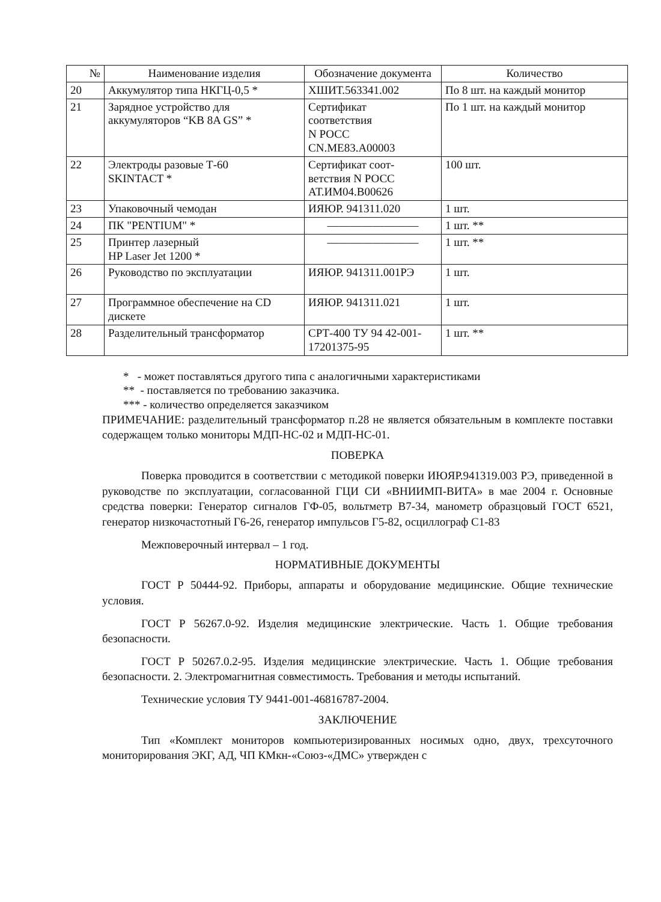| № | Наименование изделия | Обозначение документа | Количество |
| --- | --- | --- | --- |
| 20 | Аккумулятор типа НКГЦ-0,5 * | ХШИТ.563341.002 | По 8 шт. на каждый монитор |
| 21 | Зарядное устройство для аккумуляторов “KB 8A GS” * | Сертификат соответствия N РОСС CN.ME83.A00003 | По 1 шт. на каждый монитор |
| 22 | Электроды разовые Т-60 SKINTACT * | Сертификат соот- ветствия N РОСС АТ.ИМ04.В00626 | 100 шт. |
| 23 | Упаковочный чемодан | ИЯЮР. 941311.020 | 1 шт. |
| 24 | ПК "PENTIUM" * | ———————— | 1 шт. ** |
| 25 | Принтер лазерный HP Laser Jet 1200 * | ———————— | 1 шт. ** |
| 26 | Руководство по эксплуатации | ИЯЮР. 941311.001РЭ | 1 шт. |
| 27 | Программное обеспечение на CD дискете | ИЯЮР. 941311.021 | 1 шт. |
| 28 | Разделительный трансформатор | СРТ-400 ТУ 94 42-001-17201375-95 | 1 шт. ** |
* - может поставляться другого типа с аналогичными характеристиками
** - поставляется по требованию заказчика.
*** - количество определяется заказчиком
ПРИМЕЧАНИЕ: разделительный трансформатор п.28 не является обязательным в комплекте поставки содержащем только мониторы МДП-НС-02 и МДП-НС-01.
ПОВЕРКА
Поверка проводится в соответствии с методикой поверки ИЮЯР.941319.003 РЭ, приведенной в руководстве по эксплуатации, согласованной ГЦИ СИ «ВНИИМП-ВИТА» в мае 2004 г. Основные средства поверки: Генератор сигналов ГФ-05, вольтметр В7-34, манометр образцовый ГОСТ 6521, генератор низкочастотный Г6-26, генератор импульсов Г5-82, осциллограф С1-83
Межповерочный интервал – 1 год.
НОРМАТИВНЫЕ ДОКУМЕНТЫ
ГОСТ Р 50444-92. Приборы, аппараты и оборудование медицинские. Общие технические условия.
ГОСТ Р 56267.0-92. Изделия медицинские электрические. Часть 1. Общие требования безопасности.
ГОСТ Р 50267.0.2-95. Изделия медицинские электрические. Часть 1. Общие требования безопасности. 2. Электромагнитная совместимость. Требования и методы испытаний.
Технические условия ТУ 9441-001-46816787-2004.
ЗАКЛЮЧЕНИЕ
Тип «Комплект мониторов компьютеризированных носимых одно, двух, трехсуточного мониторирования ЭКГ, АД, ЧП КМкн-«Союз-«ДМС» утвержден с